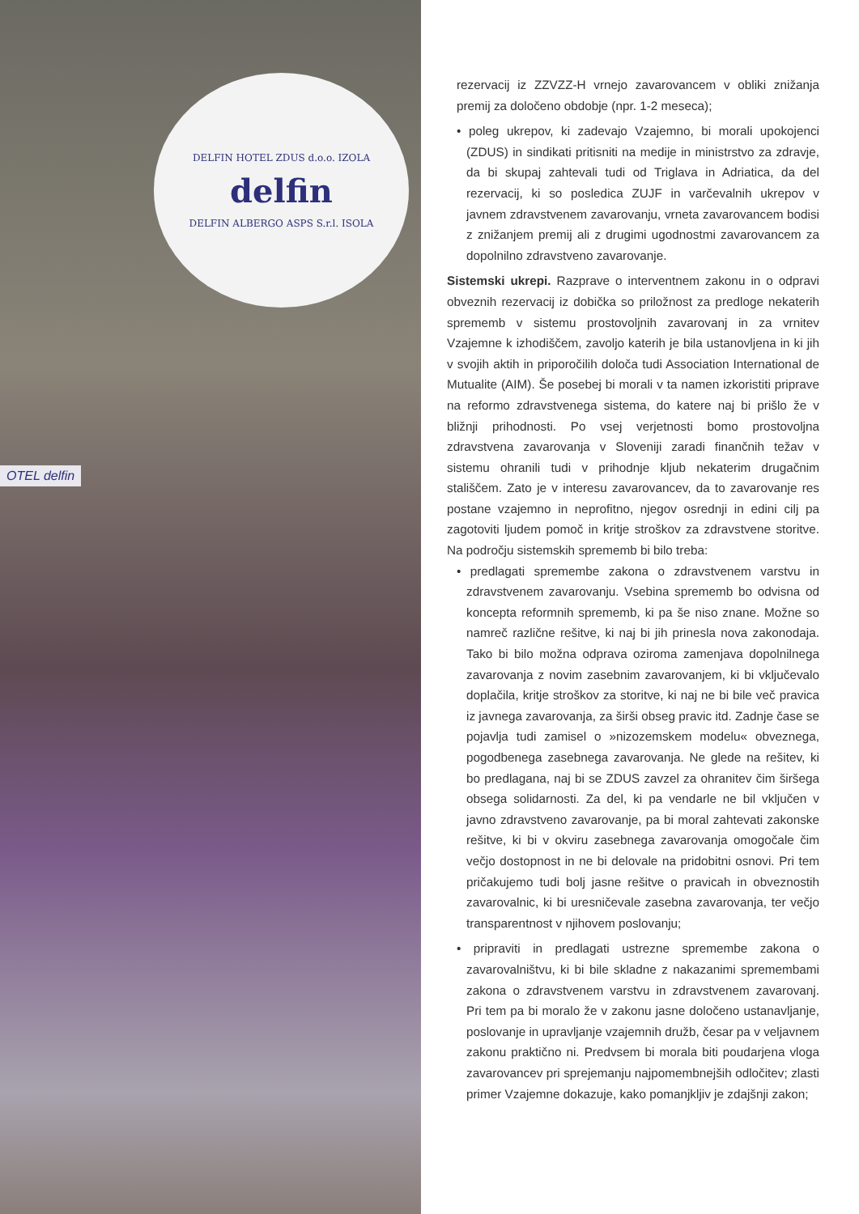DELFIN HOTEL ZDUS d.o.o. IZOLA
delfin
DELFIN ALBERGO ASPS S.r.l. ISOLA
OTEL delfin
rezervacij iz ZZVZZ-H vrnejo zavarovancem v obliki znižanja premij za določeno obdobje (npr. 1-2 meseca);
• poleg ukrepov, ki zadevajo Vzajemno, bi morali upokojenci (ZDUS) in sindikati pritisniti na medije in ministrstvo za zdravje, da bi skupaj zahtevali tudi od Triglava in Adriatica, da del rezervacij, ki so posledica ZUJF in varčevalnih ukrepov v javnem zdravstvenem zavarovanju, vrneta zavarovancem bodisi z znižanjem premij ali z drugimi ugodnostmi zavarovancem za dopolnilno zdravstveno zavarovanje.
Sistemski ukrepi. Razprave o interventnem zakonu in o odpravi obveznih rezervacij iz dobička so priložnost za predloge nekaterih sprememb v sistemu prostovoljnih zavarovanj in za vrnitev Vzajemne k izhodiščem, zavoljo katerih je bila ustanovljena in ki jih v svojih aktih in priporočilih določa tudi Association International de Mutualite (AIM). Še posebej bi morali v ta namen izkoristiti priprave na reformo zdravstvenega sistema, do katere naj bi prišlo že v bližnji prihodnosti. Po vsej verjetnosti bomo prostovoljna zdravstvena zavarovanja v Sloveniji zaradi finančnih težav v sistemu ohranili tudi v prihodnje kljub nekaterim drugačnim stališčem. Zato je v interesu zavarovancev, da to zavarovanje res postane vzajemno in neprofitno, njegov osrednji in edini cilj pa zagotoviti ljudem pomoč in kritje stroškov za zdravstvene storitve. Na področju sistemskih sprememb bi bilo treba:
• predlagati spremembe zakona o zdravstvenem varstvu in zdravstvenem zavarovanju. Vsebina sprememb bo odvisna od koncepta reformnih sprememb, ki pa še niso znane. Možne so namreč različne rešitve, ki naj bi jih prinesla nova zakonodaja. Tako bi bilo možna odprava oziroma zamenjava dopolnilnega zavarovanja z novim zasebnim zavarovanjem, ki bi vključevalo doplačila, kritje stroškov za storitve, ki naj ne bi bile več pravica iz javnega zavarovanja, za širši obseg pravic itd. Zadnje čase se pojavlja tudi zamisel o »nizozemskem modelu« obveznega, pogodbenega zasebnega zavarovanja. Ne glede na rešitev, ki bo predlagana, naj bi se ZDUS zavzel za ohranitev čim širšega obsega solidarnosti. Za del, ki pa vendarle ne bil vključen v javno zdravstveno zavarovanje, pa bi moral zahtevati zakonske rešitve, ki bi v okviru zasebnega zavarovanja omogočale čim večjo dostopnost in ne bi delovale na pridobitni osnovi. Pri tem pričakujemo tudi bolj jasne rešitve o pravicah in obveznostih zavarovalnic, ki bi uresničevale zasebna zavarovanja, ter večjo transparentnost v njihovem poslovanju;
• pripraviti in predlagati ustrezne spremembe zakona o zavarovalništvu, ki bi bile skladne z nakazanimi spremembami zakona o zdravstvenem varstvu in zdravstvenem zavarovanj. Pri tem pa bi moralo že v zakonu jasne določeno ustanavljanje, poslovanje in upravljanje vzajemnih družb, česar pa v veljavnem zakonu praktično ni. Predvsem bi morala biti poudarjena vloga zavarovancev pri sprejemanju najpomembnejših odločitev; zlasti primer Vzajemne dokazuje, kako pomanjkljiv je zdajšnji zakon;